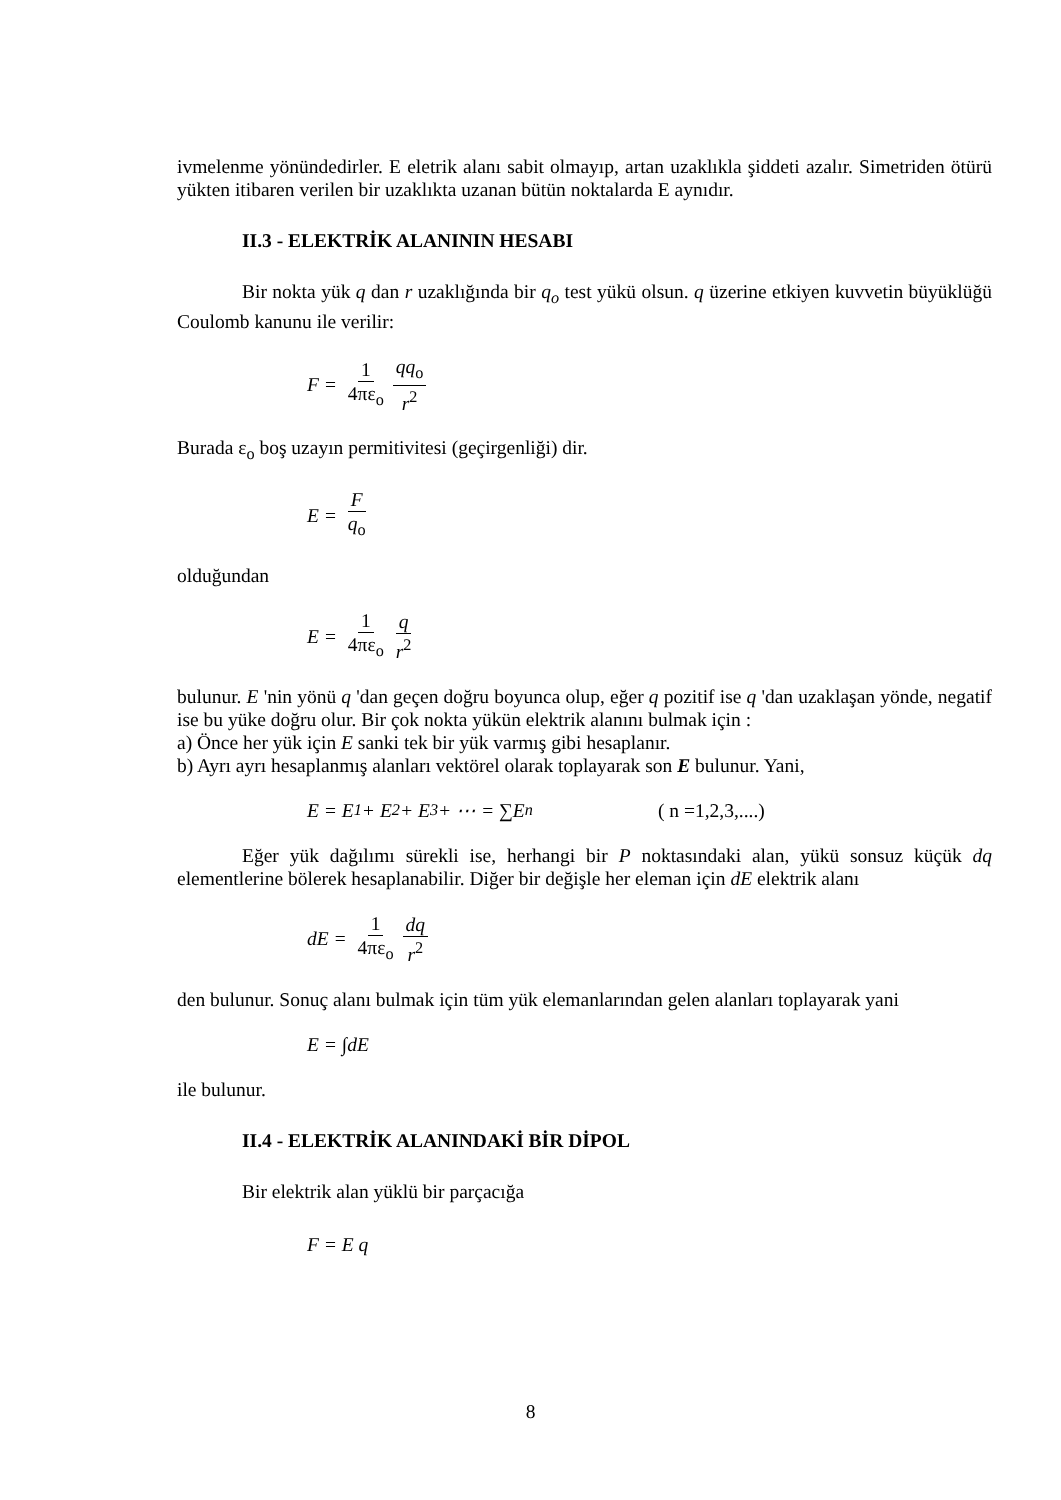ivmelenme yönündedirler. E eletrik alanı sabit olmayıp, artan uzaklıkla şiddeti azalır. Simetriden ötürü yükten itibaren verilen bir uzaklıkta uzanan bütün noktalarda E aynıdır.
II.3 - ELEKTRİK ALANININ HESABI
Bir nokta yük q dan r uzaklığında bir q<sub>o</sub> test yükü olsun. q üzerine etkiyen kuvvetin büyüklüğü Coulomb kanunu ile verilir:
F = 1 4πε<sub>o</sub> qq<sub>o</sub> r<sup>2</sup>
Burada ε<sub>o</sub> boş uzayın permitivitesi (geçirgenliği) dir.
E = F q<sub>o</sub>
olduğundan
E = 1 4πε<sub>o</sub> q r<sup>2</sup>
bulunur. E 'nin yönü q 'dan geçen doğru boyunca olup, eğer q pozitif ise q 'dan uzaklaşan yönde, negatif ise bu yüke doğru olur. Bir çok nokta yükün elektrik alanını bulmak için :
a) Önce her yük için E sanki tek bir yük varmış gibi hesaplanır.
b) Ayrı ayrı hesaplanmış alanları vektörel olarak toplayarak son E bulunur. Yani,
E = E<sub>1</sub> + E<sub>2</sub> + E<sub>3</sub> + ⋯ = ∑E<sub>n</sub> ( n =1,2,3,....)
Eğer yük dağılımı sürekli ise, herhangi bir P noktasındaki alan, yükü sonsuz küçük dq elementlerine bölerek hesaplanabilir. Diğer bir değişle her eleman için dE elektrik alanı
dE = 1 4πε<sub>o</sub> dq r<sup>2</sup>
den bulunur. Sonuç alanı bulmak için tüm yük elemanlarından gelen alanları toplayarak yani
E = ∫dE
ile bulunur.
II.4 - ELEKTRİK ALANINDAKİ BİR DİPOL
Bir elektrik alan yüklü bir parçacığa
F = E q
8